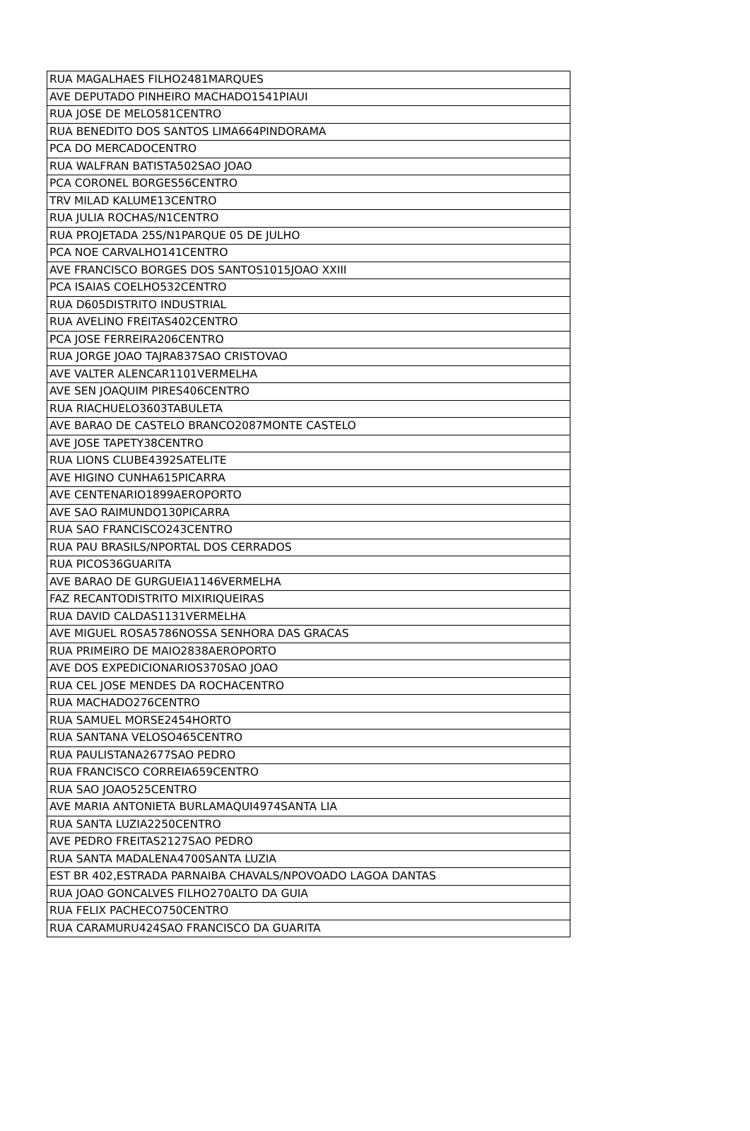| RUA MAGALHAES FILHO2481MARQUES |
| AVE DEPUTADO PINHEIRO MACHADO1541PIAUI |
| RUA JOSE DE MELO581CENTRO |
| RUA BENEDITO DOS SANTOS LIMA664PINDORAMA |
| PCA DO MERCADOCENTRO |
| RUA WALFRAN BATISTA502SAO JOAO |
| PCA CORONEL BORGES56CENTRO |
| TRV MILAD KALUME13CENTRO |
| RUA JULIA ROCHAS/N1CENTRO |
| RUA PROJETADA 25S/N1PARQUE 05 DE JULHO |
| PCA NOE CARVALHO141CENTRO |
| AVE FRANCISCO BORGES DOS SANTOS1015JOAO XXIII |
| PCA ISAIAS COELHO532CENTRO |
| RUA D605DISTRITO INDUSTRIAL |
| RUA AVELINO FREITAS402CENTRO |
| PCA JOSE FERREIRA206CENTRO |
| RUA JORGE JOAO TAJRA837SAO CRISTOVAO |
| AVE VALTER ALENCAR1101VERMELHA |
| AVE SEN JOAQUIM PIRES406CENTRO |
| RUA RIACHUELO3603TABULETA |
| AVE BARAO DE CASTELO BRANCO2087MONTE CASTELO |
| AVE JOSE TAPETY38CENTRO |
| RUA LIONS CLUBE4392SATELITE |
| AVE HIGINO CUNHA615PICARRA |
| AVE CENTENARIO1899AEROPORTO |
| AVE SAO RAIMUNDO130PICARRA |
| RUA SAO FRANCISCO243CENTRO |
| RUA PAU BRASILS/NPORTAL DOS CERRADOS |
| RUA PICOS36GUARITA |
| AVE BARAO DE GURGUEIA1146VERMELHA |
| FAZ RECANTODISTRITO MIXIRIQUEIRAS |
| RUA DAVID CALDAS1131VERMELHA |
| AVE MIGUEL ROSA5786NOSSA SENHORA DAS GRACAS |
| RUA PRIMEIRO DE MAIO2838AEROPORTO |
| AVE DOS EXPEDICIONARIOS370SAO JOAO |
| RUA CEL JOSE MENDES DA ROCHACENTRO |
| RUA MACHADO276CENTRO |
| RUA SAMUEL MORSE2454HORTO |
| RUA SANTANA VELOSO465CENTRO |
| RUA PAULISTANA2677SAO PEDRO |
| RUA FRANCISCO CORREIA659CENTRO |
| RUA SAO JOAO525CENTRO |
| AVE MARIA ANTONIETA BURLAMAQUI4974SANTA LIA |
| RUA SANTA LUZIA2250CENTRO |
| AVE PEDRO FREITAS2127SAO PEDRO |
| RUA SANTA MADALENA4700SANTA LUZIA |
| EST BR 402,ESTRADA PARNAIBA CHAVALS/NPOVOADO LAGOA DANTAS |
| RUA JOAO GONCALVES FILHO270ALTO DA GUIA |
| RUA FELIX PACHECO750CENTRO |
| RUA CARAMURU424SAO FRANCISCO DA GUARITA |